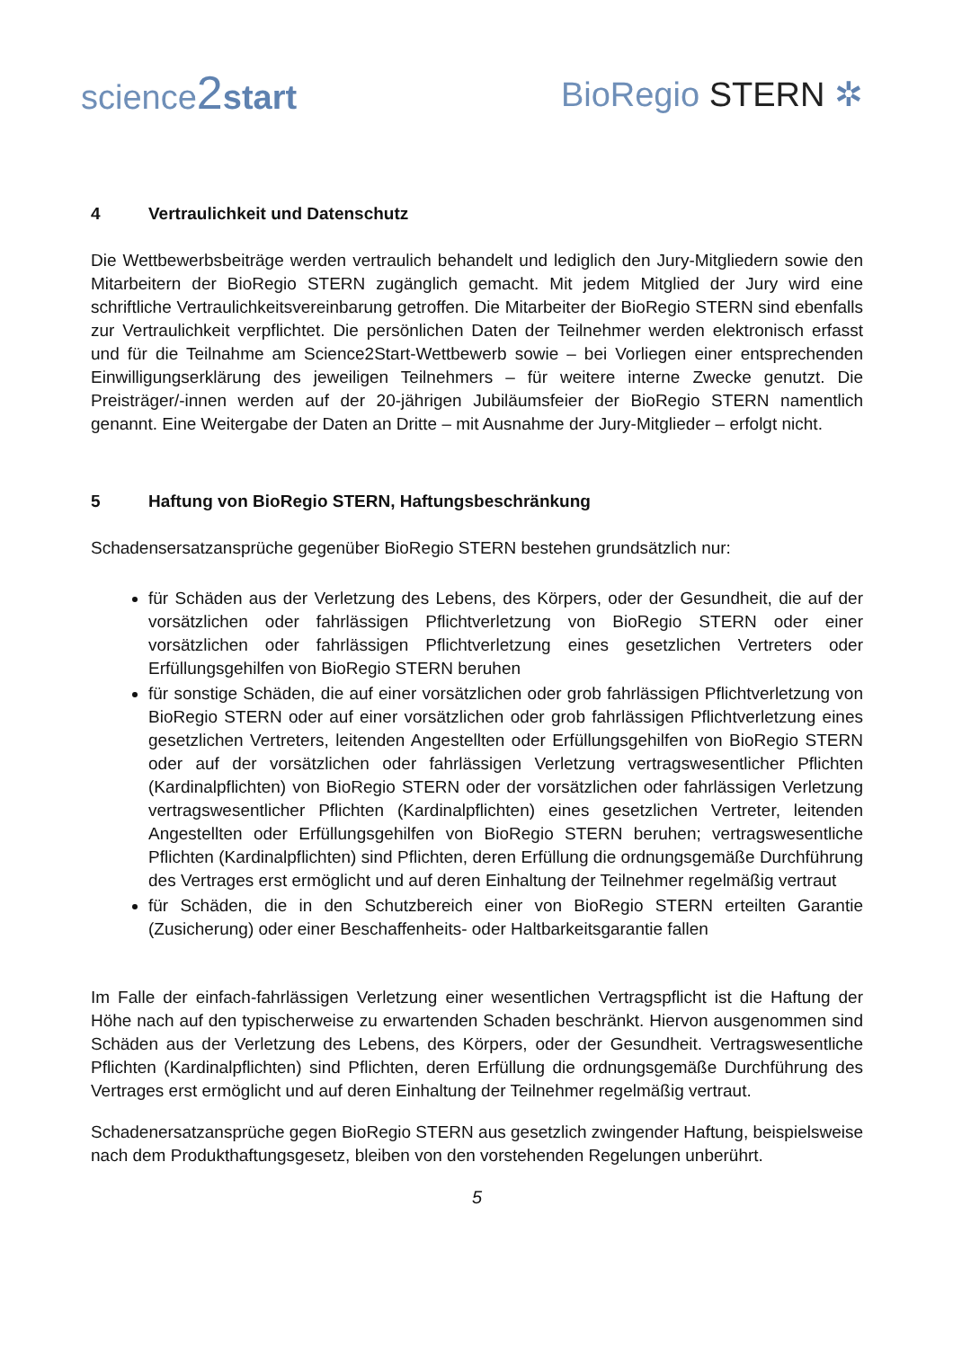science2 start BioRegio STERN ✲
4 Vertraulichkeit und Datenschutz
Die Wettbewerbsbeiträge werden vertraulich behandelt und lediglich den Jury-Mitgliedern sowie den Mitarbeitern der BioRegio STERN zugänglich gemacht. Mit jedem Mitglied der Jury wird eine schriftliche Vertraulichkeitsvereinbarung getroffen. Die Mitarbeiter der BioRegio STERN sind ebenfalls zur Vertraulichkeit verpflichtet. Die persönlichen Daten der Teilnehmer werden elektronisch erfasst und für die Teilnahme am Science2Start-Wettbewerb sowie – bei Vorliegen einer entsprechenden Einwilligungserklärung des jeweiligen Teilnehmers – für weitere interne Zwecke genutzt. Die Preisträger/-innen werden auf der 20-jährigen Jubiläumsfeier der BioRegio STERN namentlich genannt. Eine Weitergabe der Daten an Dritte – mit Ausnahme der Jury-Mitglieder – erfolgt nicht.
5 Haftung von BioRegio STERN, Haftungsbeschränkung
Schadensersatzansprüche gegenüber BioRegio STERN bestehen grundsätzlich nur:
für Schäden aus der Verletzung des Lebens, des Körpers, oder der Gesundheit, die auf der vorsätzlichen oder fahrlässigen Pflichtverletzung von BioRegio STERN oder einer vorsätzlichen oder fahrlässigen Pflichtverletzung eines gesetzlichen Vertreters oder Erfüllungsgehilfen von BioRegio STERN beruhen
für sonstige Schäden, die auf einer vorsätzlichen oder grob fahrlässigen Pflichtverletzung von BioRegio STERN oder auf einer vorsätzlichen oder grob fahrlässigen Pflichtverletzung eines gesetzlichen Vertreters, leitenden Angestellten oder Erfüllungsgehilfen von BioRegio STERN oder auf der vorsätzlichen oder fahrlässigen Verletzung vertragswesentlicher Pflichten (Kardinalpflichten) von BioRegio STERN oder der vorsätzlichen oder fahrlässigen Verletzung vertragswesentlicher Pflichten (Kardinalpflichten) eines gesetzlichen Vertreter, leitenden Angestellten oder Erfüllungsgehilfen von BioRegio STERN beruhen; vertragswesentliche Pflichten (Kardinalpflichten) sind Pflichten, deren Erfüllung die ordnungsgemäße Durchführung des Vertrages erst ermöglicht und auf deren Einhaltung der Teilnehmer regelmäßig vertraut
für Schäden, die in den Schutzbereich einer von BioRegio STERN erteilten Garantie (Zusicherung) oder einer Beschaffenheits- oder Haltbarkeitsgarantie fallen
Im Falle der einfach-fahrlässigen Verletzung einer wesentlichen Vertragspflicht ist die Haftung der Höhe nach auf den typischerweise zu erwartenden Schaden beschränkt. Hiervon ausgenommen sind Schäden aus der Verletzung des Lebens, des Körpers, oder der Gesundheit. Vertragswesentliche Pflichten (Kardinalpflichten) sind Pflichten, deren Erfüllung die ordnungsgemäße Durchführung des Vertrages erst ermöglicht und auf deren Einhaltung der Teilnehmer regelmäßig vertraut.
Schadenersatzansprüche gegen BioRegio STERN aus gesetzlich zwingender Haftung, beispielsweise nach dem Produkthaftungsgesetz, bleiben von den vorstehenden Regelungen unberührt.
5